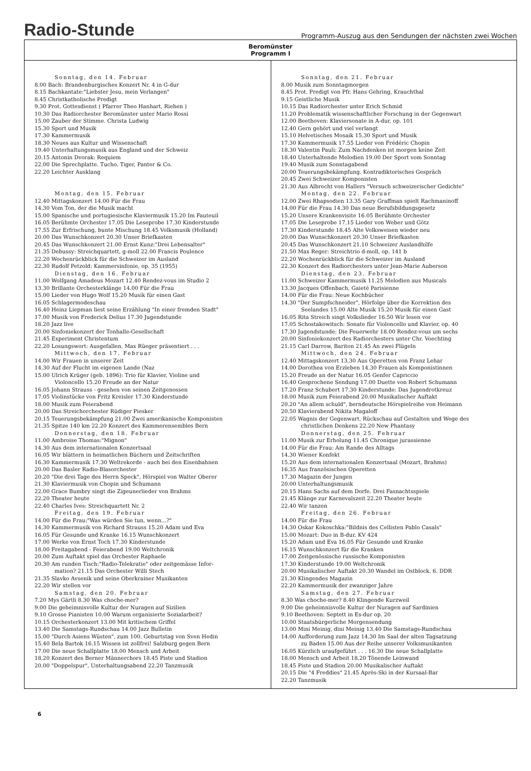Radio-Stunde
Programm-Auszug aus den Sendungen der nächsten zwei Wochen
Beromünster
Programm I
Sonntag, den 14. Februar
8.00 Bach: Brandenburgisches Konzert Nr. 4 in G-dur
8.15 Bachkantate:"Liebster Jesu, mein Verlangen"
8.45 Christkatholische Predigt
9.30 Prot. Gottesdienst ( Pfarrer Theo Hanhart, Riehen )
10.30 Das Radiorchester Beromünster unter Mario Rossi
15.00 Zauber der Stimme. Christa Ludwig
15.30 Sport und Musik
17.30 Kammermusik
18.30 Neues aus Kultur und Wissenschaft
19.40 Unterhaltungsmusik aus England und der Schweiz
20.15 Antonin Dvorak: Requiem
22.00 Die Sprechplatte. Tucho, Tiger, Panter & Co.
22.20 Leichter Ausklang
Montag, den 15. Februar
12.40 Mittagskonzert 14.00 Für die Frau
14.30 Vom Ton, der die Musik macht
15.00 Spanische und portugiesische Klaviermusik 15.20 Im Fauteuil
16.05 Berühmte Orchester 17.05 Die Leseprobe 17.30 Kinderstunde
17.55 Zur Erfrischung, bunte Mischung 18.45 Volksmusik (Holland)
20.00 Das Wunschkonzert 20.30 Unser Briefkasten
20.45 Das Wunschkonzert 21.00 Ernst Kunz:"Drei Lebensalter"
21.35 Debussy: Streichquartett, g-moll 22.00 Francis Poulence
22.20 Wochenrückblick für die Schweizer im Ausland
22.30 Rudolf Petzold: Kammersinfonie, op. 35 (1955)
Dienstag, den 16. Februar
11.00 Wolfgang Amadeus Mozart 12.40 Rendez-vous im Studio 2
13.30 Brillante Orchesterklänge 14.00 Für die Frau
15.00 Lieder von Hugo Wolf 15.20 Musik für einen Gast
16.05 Schlagermodeschau
16.40 Heinz Liepman liest seine Erzählung "In einer fremden Stadt"
17.00 Musik von Frederick Delius 17.30 Jugendstunde
18.20 Jazz live
20.00 Sinfoniekonzert der Tonhalle-Gesellschaft
21.45 Experiment Christentum
22.20 Losungswort: Ausgefallen. Max Rüeger präsentiert . . .
Mittwoch, den 17. Februar
14.00 Wir Frauen in unserer Zeit
14.30 Auf der Flucht im eigenen Lande (Naz
15.00 Ulrich Krüger (geb. 1896): Trio für Klavier, Violine und
Violoncello 15.20 Freude an der Natur
16.05 Johann Strauss - gesehen von seinen Zeitgenossen
17.05 Violinstücke von Fritz Kreisler 17.30 Kinderstunde
18.00 Musik zum Feierabend
20.00 Das Streichorchester Rüdiger Piesker
20.15 Teuerungsbekämpfung 21.00 Zwei amerikanische Komponisten
21.35 Spitze 140 km 22.20 Konzert des Kammerensembles Bern
Donnerstag, den 18. Februar
11.00 Ambroise Thomas:"Mignon"
14.30 Aus dem internationalen Konzertsaal
16.05 Wir blättern in heimatlichen Büchern und Zeitschriften
16.30 Kammermusik 17.30 Weltrekorde - auch bei den Eisenbahnen
20.00 Das Basler Radio-Blasorchester
20.20 "Die drei Tage des Herrn Speck", Hörspiel von Walter Oberer
21.30 Klaviermusik von Chopin und Schumann
22.00 Grace Bumbry singt die Zigeunerlieder von Brahms
22.20 Theater heute
22.40 Charles Ives: Streichquartett Nr. 2
Freitag, den 19. Februar
14.00 Für die Frau:"Was würden Sie tun, wenn...?"
14.30 Kammermusik von Richard Strauss 15.20 Adam und Eva
16.05 Für Gesunde und Kranke 16.15 Wunschkonzert
17.00 Werke von Ernst Toch 17.30 Kinderstunde
18.00 Freitagabend - Feierabend 19.00 Weltchronik
20.00 Zum Auftakt spiel das Orchester Raphaele
20.30 Am runden Tisch:"Radio-Telekratie" oder zeitgemässe Infor-
mation? 21.15 Das Orchester Willi Stech
21.35 Slavko Avsenik und seine Oberkrainer Musikanten
22.20 Wir stellen vor
Samstag, den 20. Februar
7.20 Mys Gärtli 8.30 Was choche-mer?
9.00 Die geheimnisvolle Kultur der Nuragen auf Sizilien
9.10 Grosse Pianisten 10.00 Warum organisierte Sozialarbeit?
10.15 Orchesterkonzert 13.00 Mit kritischem Griffel
13.40 Die Samstags-Rundschau 14.00 Jazz Bulletin
15.00 "Durch Asiens Wüsten", zum 100. Geburtstag von Sven Hedin
15.40 Bela Bartok 16.15 Wissen ist zollfrei! Salzburg gegen Bern
17.00 Die neue Schallplatte 18.00 Mensch und Arbeit
18.20 Konzert des Berner Männerchors 18.45 Piste und Stadion
20.00 "Doppelspur", Unterhaltungsabend 22.20 Tanzmusik
Sonntag, den 21. Februar
8.00 Musik zum Sonntagmorgen
8.45 Prot. Predigt von Pfr. Hans Gehring, Krauchthal
9.15 Geistliche Musik
10.15 Das Radiorchester unter Erich Schmid
11.20 Problematik wissenschaftlicher Forschung in der Gegenwart
12.00 Beethoven: Klaviersonate in A-dur, op. 101
12.40 Gern gehört und viel verlangt
15.10 Helvetisches Mosaik 15.30 Sport und Musik
17.30 Kammermusik 17.55 Lieder von Frédéric Chopin
18.30 Valentin Pauli: Zum Nachdenken ist morgen keine Zeit
18.40 Unterhaltende Melodien 19.00 Der Sport vom Sonntag
19.40 Musik zum Sonntagabend
20.00 Teuerungsbekämpfung. Kontradiktorisches Gespräch
20.45 Zwei Schweizer Komponisten
21.30 Aus Albrecht von Hallers "Versuch schweizerischer Gedichte"
Montag, den 22. Februar
12.00 Zwei Rhapsodien 13.35 Gary Graffman spielt Rachmaninoff
14.00 Für die Frau 14.30 Das neue Berufsbildungsgesetz
15.20 Unsere Krankenvisite 16.05 Berühmte Orchester
17.05 Die Leseprobe 17.15 Lieder von Weber und Götz
17.30 Kinderstunde 18.45 Alte Volksweisen wieder neu
20.00 Das Wunschkonzert 20.30 Unser Briefkasten
20.45 Das Wunschkonzert 21.10 Schweizer Auslandhilfe
21.50 Max Reger: Streichtrio d-moll, op. 141 b
22.20 Wochenrückblick für die Schweizer im Ausland
22.30 Konzert des Radiorchesters unter Jean-Marie Auberson
Dienstag, den 23. Februar
11.00 Schweizer Kammermusik 11.25 Melodien aus Musicals
13.30 Jacques Offenbach, Gaieté Parisienne
14.00 Für die Frau: Neue Kochbücher
14.30 "Der Sumpfschneider", Hörfolge über die Korrektion des
Seelandes 15.00 Alte Musik 15.20 Musik für einen Gast
16.05 Rita Streich singt Volkslieder 16.50 Wir lesen vor
17.05 Schostakowitsch: Sonate für Violoncello und Klavier, op. 40
17.30 Jugendstunde: Die Feuerwehr 18.00 Rendez-vous um sechs
20.00 Sinfoniekonzert des Radiorchesters unter Chr. Voechting
21.15 Carl Darrow, Bariton 21.45 An zwei Flügeln
Mittwoch, den 24. Februar
12.40 Mittagskonzert 13.30 Aus Operetten von Franz Lehar
14.00 Dorothea von Erzleben 14.30 Frauen als Komponistinnen
15.20 Freude an der Natur 16.05 Genfer Capriccio
16.40 Gesprochene Sendung 17.00 Duette von Robert Schumann
17.20 Franz Schubert 17.30 Kinderstunde: Das Jugendrotkreuz
18.00 Musik zum Feierabend 20.00 Musikalischer Auftakt
20.20 "An allem schuld", berndeutsche Hörspielreihe von Heimann
20.50 Klavierabend Nikita Magaloff
22.05 Wagnis der Gegenwart. Rückschau auf Gestalten und Wege des
christlichen Denkens 22.20 New Phantasy
Donnerstag, den 25. Februar
11.00 Musik zur Erholung 11.45 Chronique jurassienne
14.00 Für die Frau: Am Rande des Alltags
14.30 Wiener Konfekt
15.20 Aus dem internationalen Konzertsaal (Mozart, Brahms)
16.35 Aus französischen Operetten
17.30 Magazin der Jungen
20.00 Unterhaltungsmusik
20.15 Hans Sachs auf dem Dorfe. Drei Fasnachtsspiele
21.45 Klänge zur Karnevalszeit 22.20 Theater heute
22.40 Wir tanzen
Freitag, den 26. Februar
14.00 Für die Frau
14.30 Oskar Kokoschka:"Bildnis des Cellisten Pablo Casals"
15.00 Mozart: Duo in B-dur, KV 424
15.20 Adam und Eva 16.05 Für Gesunde und Kranke
16.15 Wunschkonzert für die Kranken
17.00 Zeitgenössische russische Komponisten
17.30 Kinderstunde 19.00 Weltchronik
20.00 Musikalischer Auftakt 20.30 Wandel im Ostblock. 6. DDR
21.30 Klingendes Magazin
22.20 Kammermusik der zwanziger Jahre
Samstag, den 27. Februar
8.30 Was choche-mer? 8.40 Klingende Kurzweil
9.00 Die geheimnisvolle Kultur der Nuragen auf Sardinien
9.10 Beethoven: Septett in Es-dur op. 20
10.00 Staatsbürgerliche Morgensendung
13.00 Mini Meinig, dini Meinig 13.40 Die Samstags-Rundschau
14.00 Aufforderung zum Jazz 14.30 Im Saal der alten Tagsatzung
zu Baden 15.00 Aus der Reihe unserer Volksmusikanten
16.05 Kürzlich uraufgeführt . . . 16.30 Die neue Schallplatte
18.00 Mensch und Arbeit 18.20 Tönende Leinwand
18.45 Piste und Stadion 20.00 Musikalischer Auftakt
20.15 Die "4 Freddies" 21.45 Après-Ski in der Kursaal-Bar
22.20 Tanzmusik
6